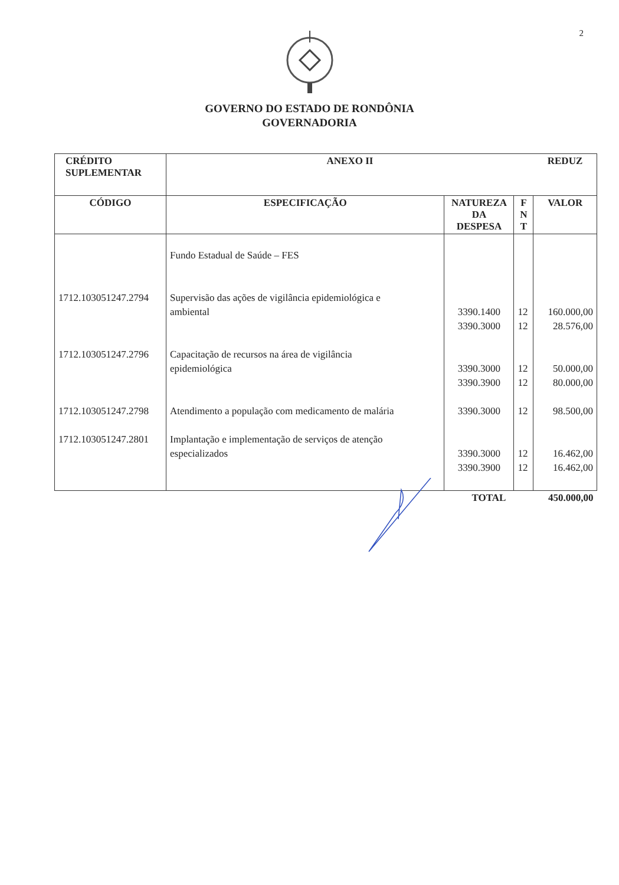2
GOVERNO DO ESTADO DE RONDÔNIA
GOVERNADORIA
| CRÉDITO SUPLEMENTAR | ANEXO II | | | REDUZ |
| --- | --- | --- | --- | --- |
| CÓDIGO | ESPECIFICAÇÃO | NATUREZA DA DESPESA | F N T | VALOR |
| 1712.103051247.2794 1712.103051247.2796 1712.103051247.2798 1712.103051247.2801 | Fundo Estadual de Saúde – FES Supervisão das ações de vigilância epidemiológica e ambiental Capacitação de recursos na área de vigilância epidemiológica Atendimento a população com medicamento de malária Implantação e implementação de serviços de atenção especializados | 3390.1400 3390.3000 3390.3000 3390.3900 3390.3000 3390.3000 3390.3900 | 12 12 12 12 12 12 12 | 160.000,00 28.576,00 50.000,00 80.000,00 98.500,00 16.462,00 16.462,00 |
| | | TOTAL | | 450.000,00 |